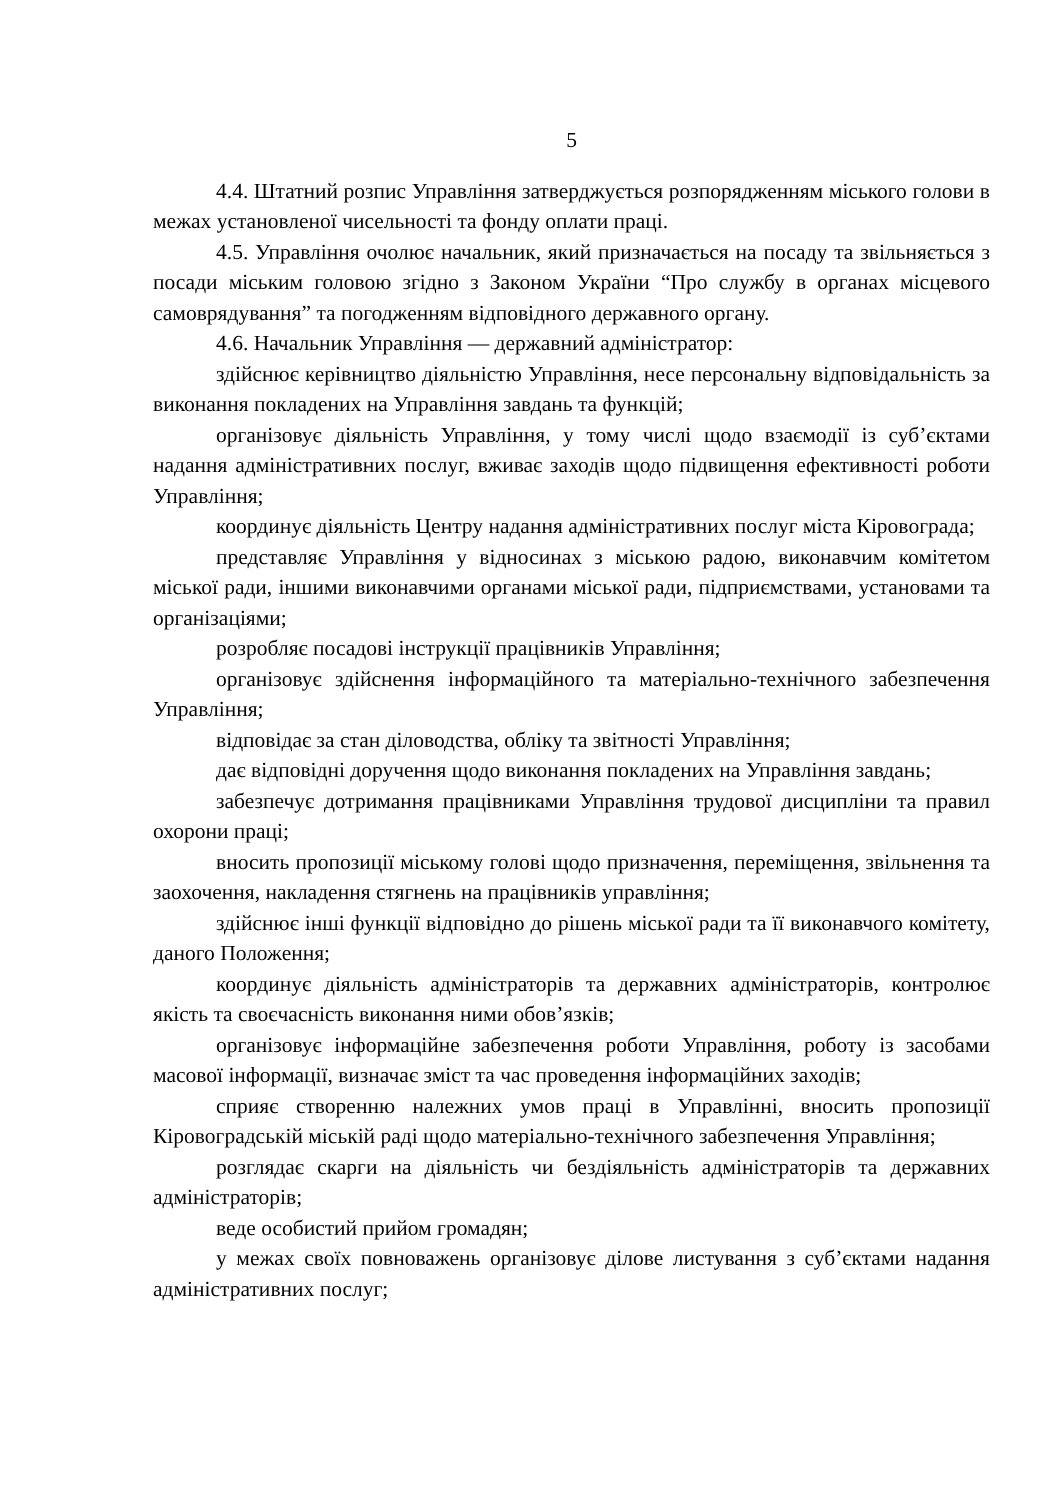5
4.4. Штатний розпис Управління затверджується розпорядженням міського голови в межах установленої чисельності та фонду оплати праці.
4.5. Управління очолює начальник, який призначається на посаду та звільняється з посади міським головою згідно з Законом України “Про службу в органах місцевого самоврядування” та погодженням відповідного державного органу.
4.6. Начальник Управління — державний адміністратор:
здійснює керівництво діяльністю Управління, несе персональну відповідальність за виконання покладених на Управління завдань та функцій;
організовує діяльність Управління, у тому числі щодо взаємодії із суб’єктами надання адміністративних послуг, вживає заходів щодо підвищення ефективності роботи Управління;
координує діяльність Центру надання адміністративних послуг міста Кіровограда;
представляє Управління у відносинах з міською радою, виконавчим комітетом міської ради, іншими виконавчими органами міської ради, підприємствами, установами та організаціями;
розробляє посадові інструкції працівників Управління;
організовує здійснення інформаційного та матеріально-технічного забезпечення Управління;
відповідає за стан діловодства, обліку та звітності Управління;
дає відповідні доручення щодо виконання покладених на Управління завдань;
забезпечує дотримання працівниками Управління трудової дисципліни та правил охорони праці;
вносить пропозиції міському голові щодо призначення, переміщення, звільнення та заохочення, накладення стягнень на працівників управління;
здійснює інші функції відповідно до рішень міської ради та її виконавчого комітету, даного Положення;
координує діяльність адміністраторів та державних адміністраторів, контролює якість та своєчасність виконання ними обов’язків;
організовує інформаційне забезпечення роботи Управління, роботу із засобами масової інформації, визначає зміст та час проведення інформаційних заходів;
сприяє створенню належних умов праці в Управлінні, вносить пропозиції Кіровоградській міській раді щодо матеріально-технічного забезпечення Управління;
розглядає скарги на діяльність чи бездіяльність адміністраторів та державних адміністраторів;
веде особистий прийом громадян;
у межах своїх повноважень організовує ділове листування з суб’єктами надання адміністративних послуг;